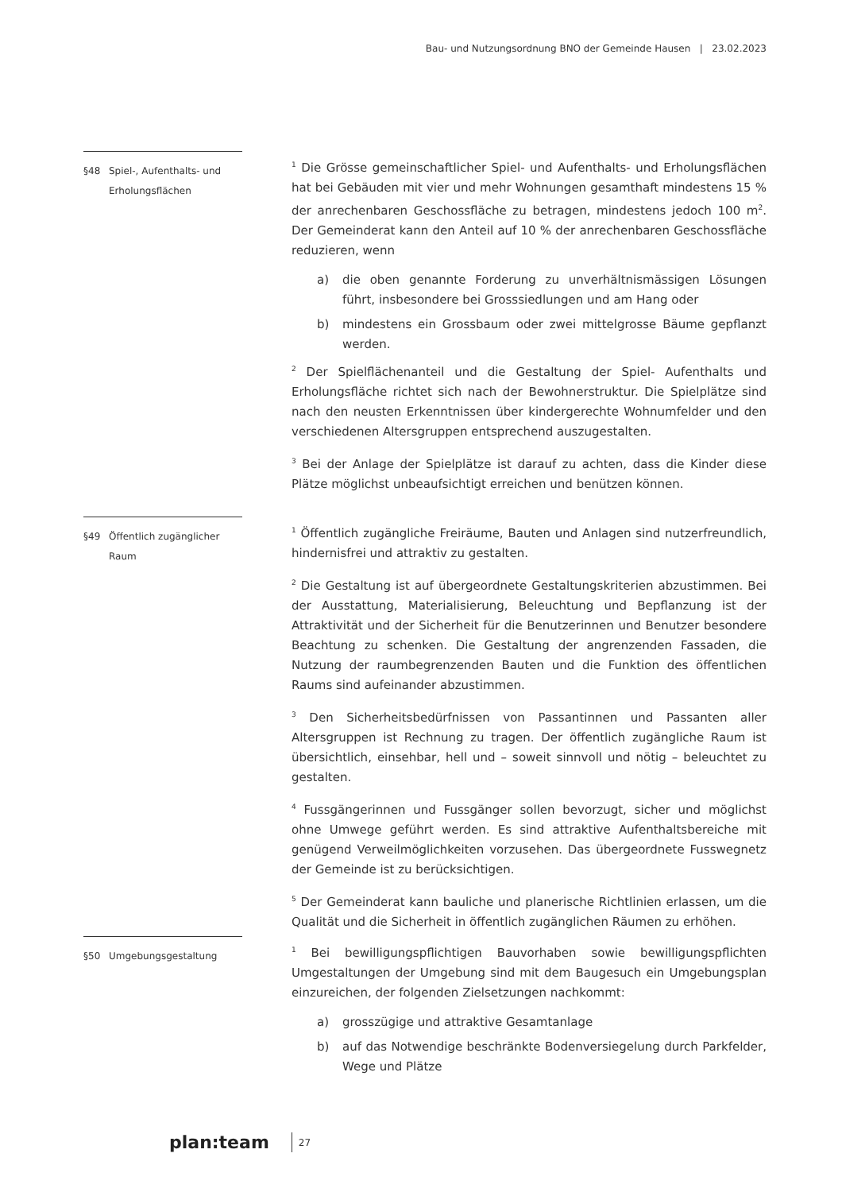Bau- und Nutzungsordnung BNO der Gemeinde Hausen | 23.02.2023
§48 Spiel-, Aufenthalts- und Erholungsflächen
<sup>1</sup> Die Grösse gemeinschaftlicher Spiel- und Aufenthalts- und Erholungsflächen hat bei Gebäuden mit vier und mehr Wohnungen gesamthaft mindestens 15 % der anrechenbaren Geschossfläche zu betragen, mindestens jedoch 100 m<sup>2</sup>. Der Gemeinderat kann den Anteil auf 10 % der anrechenbaren Geschossfläche reduzieren, wenn
a) die oben genannte Forderung zu unverhältnismässigen Lösungen führt, insbesondere bei Grosssiedlungen und am Hang oder
b) mindestens ein Grossbaum oder zwei mittelgrosse Bäume gepflanzt werden.
<sup>2</sup> Der Spielflächenanteil und die Gestaltung der Spiel- Aufenthalts und Erholungsfläche richtet sich nach der Bewohnerstruktur. Die Spielplätze sind nach den neusten Erkenntnissen über kindergerechte Wohnumfelder und den verschiedenen Altersgruppen entsprechend auszugestalten.
<sup>3</sup> Bei der Anlage der Spielplätze ist darauf zu achten, dass die Kinder diese Plätze möglichst unbeaufsichtigt erreichen und benützen können.
§49 Öffentlich zugänglicher Raum
<sup>1</sup> Öffentlich zugängliche Freiräume, Bauten und Anlagen sind nutzerfreundlich, hindernisfrei und attraktiv zu gestalten.
<sup>2</sup> Die Gestaltung ist auf übergeordnete Gestaltungskriterien abzustimmen. Bei der Ausstattung, Materialisierung, Beleuchtung und Bepflanzung ist der Attraktivität und der Sicherheit für die Benutzerinnen und Benutzer besondere Beachtung zu schenken. Die Gestaltung der angrenzenden Fassaden, die Nutzung der raumbegrenzenden Bauten und die Funktion des öffentlichen Raums sind aufeinander abzustimmen.
<sup>3</sup> Den Sicherheitsbedürfnissen von Passantinnen und Passanten aller Altersgruppen ist Rechnung zu tragen. Der öffentlich zugängliche Raum ist übersichtlich, einsehbar, hell und – soweit sinnvoll und nötig – beleuchtet zu gestalten.
<sup>4</sup> Fussgängerinnen und Fussgänger sollen bevorzugt, sicher und möglichst ohne Umwege geführt werden. Es sind attraktive Aufenthaltsbereiche mit genügend Verweilmöglichkeiten vorzusehen. Das übergeordnete Fusswegnetz der Gemeinde ist zu berücksichtigen.
<sup>5</sup> Der Gemeinderat kann bauliche und planerische Richtlinien erlassen, um die Qualität und die Sicherheit in öffentlich zugänglichen Räumen zu erhöhen.
§50 Umgebungsgestaltung
<sup>1</sup> Bei bewilligungspflichtigen Bauvorhaben sowie bewilligungspflichten Umgestaltungen der Umgebung sind mit dem Baugesuch ein Umgebungsplan einzureichen, der folgenden Zielsetzungen nachkommt:
a) grosszügige und attraktive Gesamtanlage
b) auf das Notwendige beschränkte Bodenversiegelung durch Parkfelder, Wege und Plätze
plan:team 27